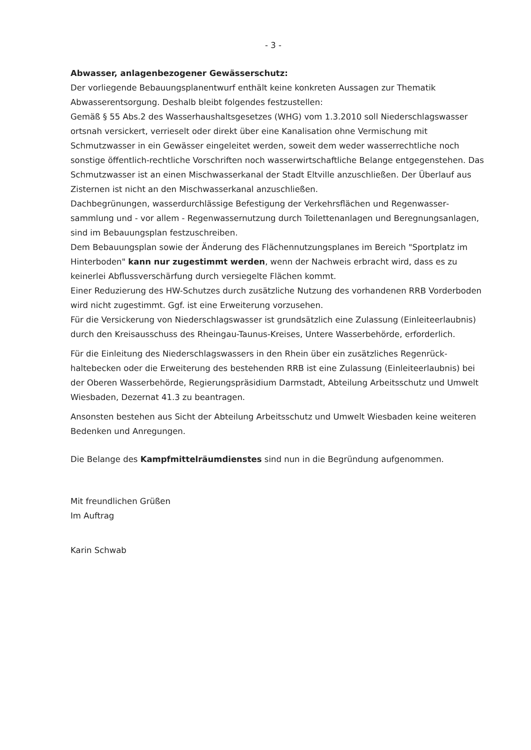- 3 -
Abwasser, anlagenbezogener Gewässerschutz:
Der vorliegende Bebauungsplanentwurf enthält keine konkreten Aussagen zur Thematik Abwasserentsorgung. Deshalb bleibt folgendes festzustellen:
Gemäß § 55 Abs.2 des Wasserhaushaltsgesetzes (WHG) vom 1.3.2010 soll Niederschlags­wasser ortsnah versickert, verrieselt oder direkt über eine Kanalisation ohne Vermischung mit Schmutzwasser in ein Gewässer eingeleitet werden, soweit dem weder wasserrechtliche noch sonstige öffentlich-rechtliche Vorschriften noch wasserwirtschaftliche Belange entge­genstehen. Das Schmutzwasser ist an einen Mischwasserkanal der Stadt Eltville anzuschlie­ßen. Der Überlauf aus Zisternen ist nicht an den Mischwasserkanal anzuschließen.
Dachbegrünungen, wasserdurchlässige Befestigung der Verkehrsflächen und Regenwasser­sammlung und - vor allem - Regenwassernutzung durch Toilettenanlagen und Beregnungs­anlagen, sind im Bebauungsplan festzuschreiben.
Dem Bebauungsplan sowie der Änderung des Flächennutzungsplanes im Bereich "Sport­platz im Hinterboden" kann nur zugestimmt werden, wenn der Nachweis erbracht wird, dass es zu keinerlei Abflussverschärfung durch versiegelte Flächen kommt.
Einer Reduzierung des HW-Schutzes durch zusätzliche Nutzung des vorhandenen RRB Vor­derboden wird nicht zugestimmt. Ggf. ist eine Erweiterung vorzusehen.
Für die Versickerung von Niederschlagswasser ist grundsätzlich eine Zulassung (Einleiteer­laubnis) durch den Kreisausschuss des Rheingau-Taunus-Kreises, Untere Wasserbehörde, er­forderlich.
Für die Einleitung des Niederschlagswassers in den Rhein über ein zusätzliches Regenrück­haltebecken oder die Erweiterung des bestehenden RRB ist eine Zulassung (Einleiteerlaub­nis) bei der Oberen Wasserbehörde, Regierungspräsidium Darmstadt, Abteilung Arbeits­schutz und Umwelt Wiesbaden, Dezernat 41.3 zu beantragen.
Ansonsten bestehen aus Sicht der Abteilung Arbeitsschutz und Umwelt Wiesbaden keine weiteren Bedenken und Anregungen.
Die Belange des Kampfmittelräumdienstes sind nun in die Begründung aufgenommen.
Mit freundlichen Grüßen
Im Auftrag
Karin Schwab